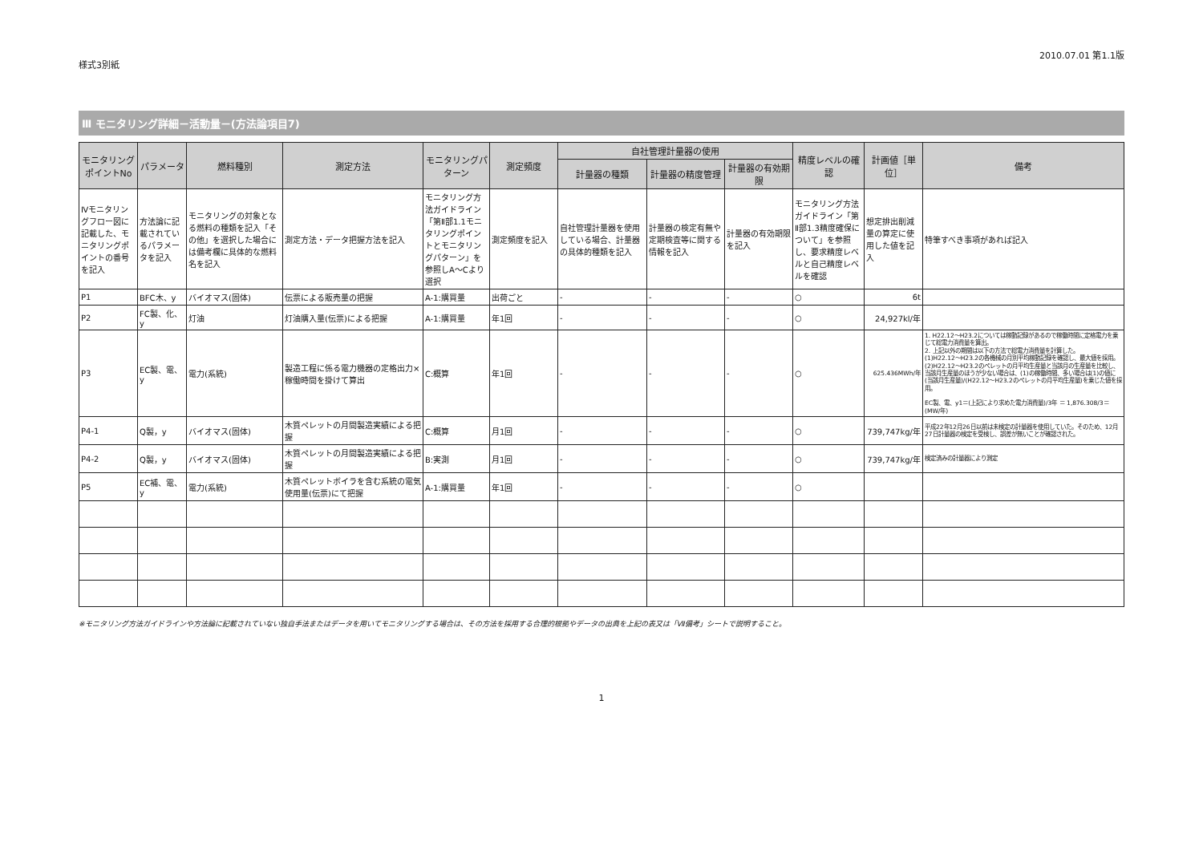様式3別紙 2010.07.01 第1.1版
Ⅲ モニタリング詳細－活動量－(方法論項目7)
| モニタリングポイントNo | パラメータ | 燃料種別 | 測定方法 | モニタリングパターン | 測定頻度 | 自社管理計量器の使用 | | | 精度レベルの確認 | 計画値［単位］ | 備考 |
| --- | --- | --- | --- | --- | --- | --- | --- | --- | --- | --- | --- |
| | | | | | | 計量器の種類 | 計量器の精度管理 | 計量器の有効期限 | | | |
| Ⅳモニタリングフロー図に記載した、モニタリングポイントの番号を記入 | 方法論に記載されているパラメータを記入 | モニタリングの対象となる燃料の種類を記入「その他」を選択した場合には備考欄に具体的な燃料名を記入 | 測定方法・データ把握方法を記入 | モニタリング方法ガイドライン「第Ⅱ部1.1モニタリングポイントとモニタリングパターン」を参照しA～Cより選択 | 測定頻度を記入 | 自社管理計量器を使用している場合、計量器の具体的種類を記入 | 計量器の検定有無や定期検査等に関する情報を記入 | 計量器の有効期限を記入 | モニタリング方法ガイドライン「第Ⅱ部1.3精度確保について」を参照し、要求精度レベルと自己精度レベルを確認 | 想定排出削減量の算定に使用した値を記入 | 特筆すべき事項があれば記入 |
| P1 | BFC木、y | バイオマス(固体) | 伝票による販売量の把握 | A-1:購買量 | 出荷ごと | - | - | - | ○ | 6t | |
| P2 | FC製、化、y | 灯油 | 灯油購入量(伝票)による把握 | A-1:購買量 | 年1回 | - | - | - | ○ | 24,927kl/年 | |
| P3 | EC製、電、y | 電力(系統) | 製造工程に係る電力機器の定格出力×稼働時間を掛けて算出 | C:概算 | 年1回 | - | - | - | ○ | 625.436MWh/年 | 1. H22.12～H23.2については稼動記録があるので稼働時間に定格電力を乗じて総電力消費量を算出。 2. 上記以外の期間は以下の方法で総電力消費量を計算した。 (1)H22.12～H23.2の各機械の月別平均稼動記録を確認し、最大値を採用。 (2)H22.12～H23.2のペレットの月平均生産量と当該月の生産量を比較し、当該月生産量のほうが少ない場合は、(1)の稼働時間、多い場合は(1)の値に(当該月生産量)/(H22.12～H23.2のペレットの月平均生産量)を乗じた値を採用。 EC製、電、y1＝(上記により求めた電力消費量)/3年 ＝ 1,876.308/3＝(MW/年) |
| P4-1 | Q製，y | バイオマス(固体) | 木質ペレットの月間製造実績による把握 | C:概算 | 月1回 | - | - | - | ○ | 739,747kg/年 | 平成22年12月26日以前は未検定の計量器を使用していた。そのため、12月27日計量器の検定を受検し、誤差が無いことが確認された。 |
| P4-2 | Q製，y | バイオマス(固体) | 木質ペレットの月間製造実績による把握 | B:実測 | 月1回 | - | - | - | ○ | 739,747kg/年 | 検定済みの計量器により測定 |
| P5 | EC補、電、y | 電力(系統) | 木質ペレットボイラを含む系統の電気使用量(伝票)にて把握 | A-1:購買量 | 年1回 | - | - | - | ○ | | |
※モニタリング方法ガイドラインや方法論に記載されていない独自手法またはデータを用いてモニタリングする場合は、その方法を採用する合理的根拠やデータの出典を上記の表又は「Ⅶ備考」シートで説明すること。
1